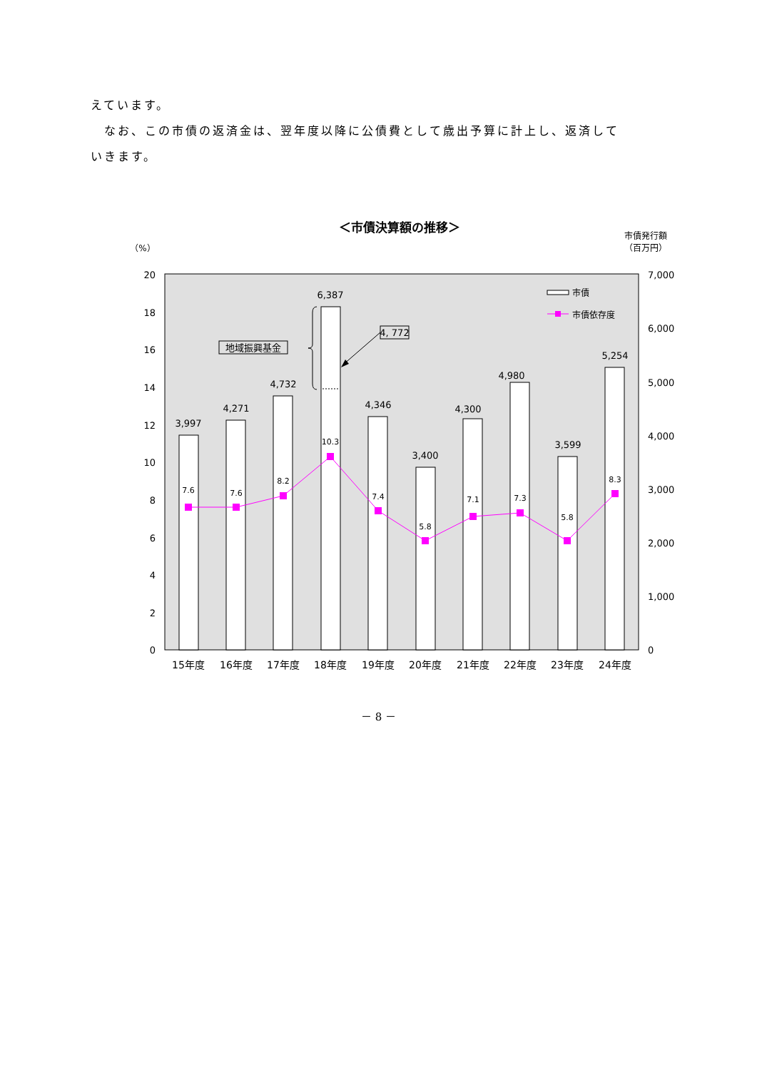えています。
　なお、この市債の返済金は、翌年度以降に公債費として歳出予算に計上し、返済して
いきます。
＜市債決算額の推移＞
市債発行額
（百万円）
（%）
20
18
16
14
12
10
8
6
4
2
0
7,000
6,000
5,000
4,000
3,000
2,000
1,000
0
地域振興基金
4, 772
3,997
4,271
4,732
6,387
4,346
3,400
4,300
4,980
3,599
5,254
7.6
7.6
8.2
10.3
7.4
5.8
7.1
7.3
5.8
8.3
市債
市債依存度
15年度
16年度
17年度
18年度
19年度
20年度
21年度
22年度
23年度
24年度
－ 8 －